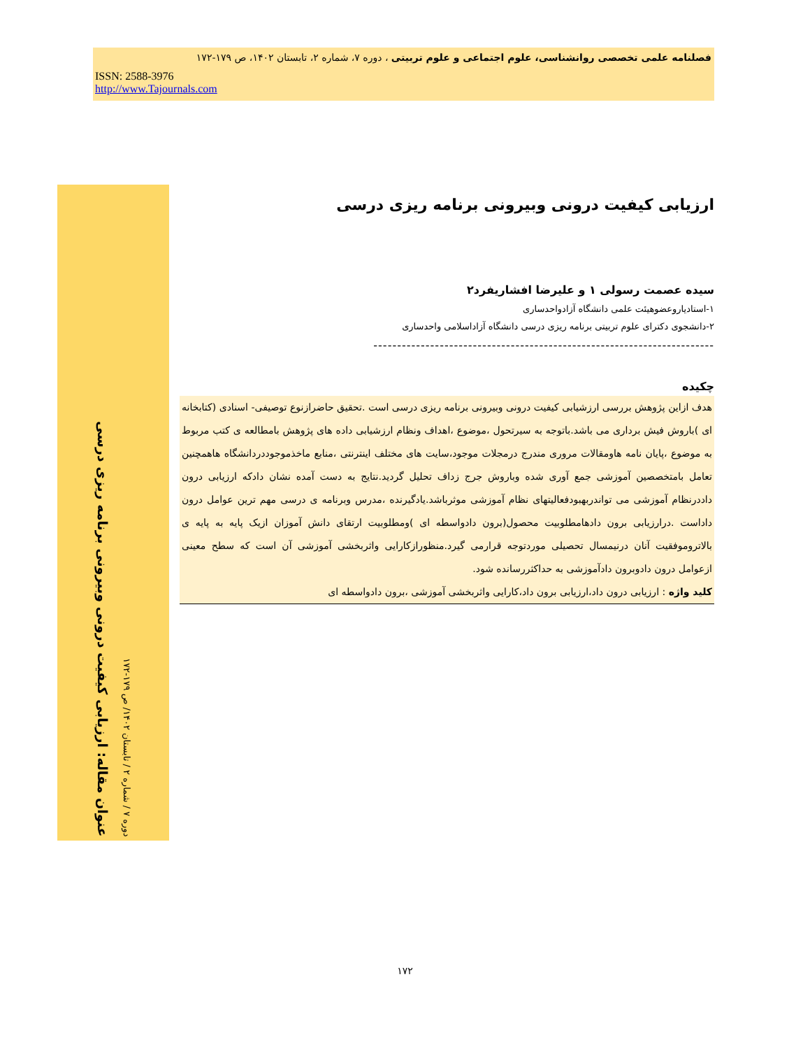فصلنامه علمی تخصصی روانشناسی، علوم اجتماعی و علوم تربیتی ، دوره ۷، شماره ۲، تابستان ۱۴۰۲، ص ۱۷۹-۱۷۲
ISSN: 2588-3976
http://www.Tajournals.com
عنوان مقاله: ارزیابی کیفیت درونی وبیرونی برنامه ریزی درسی
دوره ۷ / شماره ۲ / تابستان ۱۴۰۲/ ص ۱۷۹-۱۷۲
ارزیابی کیفیت درونی وبیرونی برنامه ریزی درسی
سیده عصمت رسولی ۱ و علیرضا افشاریفرد۲
۱-استادیاروعضوهیئت علمی دانشگاه آزادواحدساری
۲-دانشجوی دکترای علوم تربیتی برنامه ریزی درسی دانشگاه آزاداسلامی واحدساری
------------------------------------------------------------------------
چکیده
هدف ازاین پژوهش بررسی ارزشیابی کیفیت درونی وبیرونی برنامه ریزی درسی است .تحقیق حاضرازنوع توصیفی- اسنادی (کتابخانه ای )باروش فیش برداری می باشد.باتوجه به سیرتحول ،موضوع ،اهداف ونظام ارزشیابی داده های پژوهش بامطالعه ی کتب مربوط به موضوع ،پایان نامه هاومقالات مروری مندرج درمجلات موجود،سایت های مختلف اینترنتی ،منابع ماخذموجوددردانشگاه هاهمچنین تعامل بامتخصصین آموزشی جمع آوری شده وباروش جرج زداف تحلیل گردید.نتایج به دست آمده نشان دادکه ارزیابی درون داددرنظام آموزشی می تواندربهبودفعالیتهای نظام آموزشی موثرباشد.یادگیرنده ،مدرس وبرنامه ی درسی مهم ترین عوامل درون داداست .درارزیابی برون دادهامطلوبیت محصول(برون دادواسطه ای )ومطلوبیت ارتقای دانش آموزان ازیک پایه به پایه ی بالاتروموفقیت آنان درنیمسال تحصیلی موردتوجه قرارمی گیرد.منظورازکارایی واثربخشی آموزشی آن است که سطح معینی ازعوامل درون دادوبرون دادآموزشی به حداکثررسانده شود.
کلید واژه : ارزیابی درون داد،ارزیابی برون داد،کارایی واثربخشی آموزشی ،برون دادواسطه ای
۱۷۲